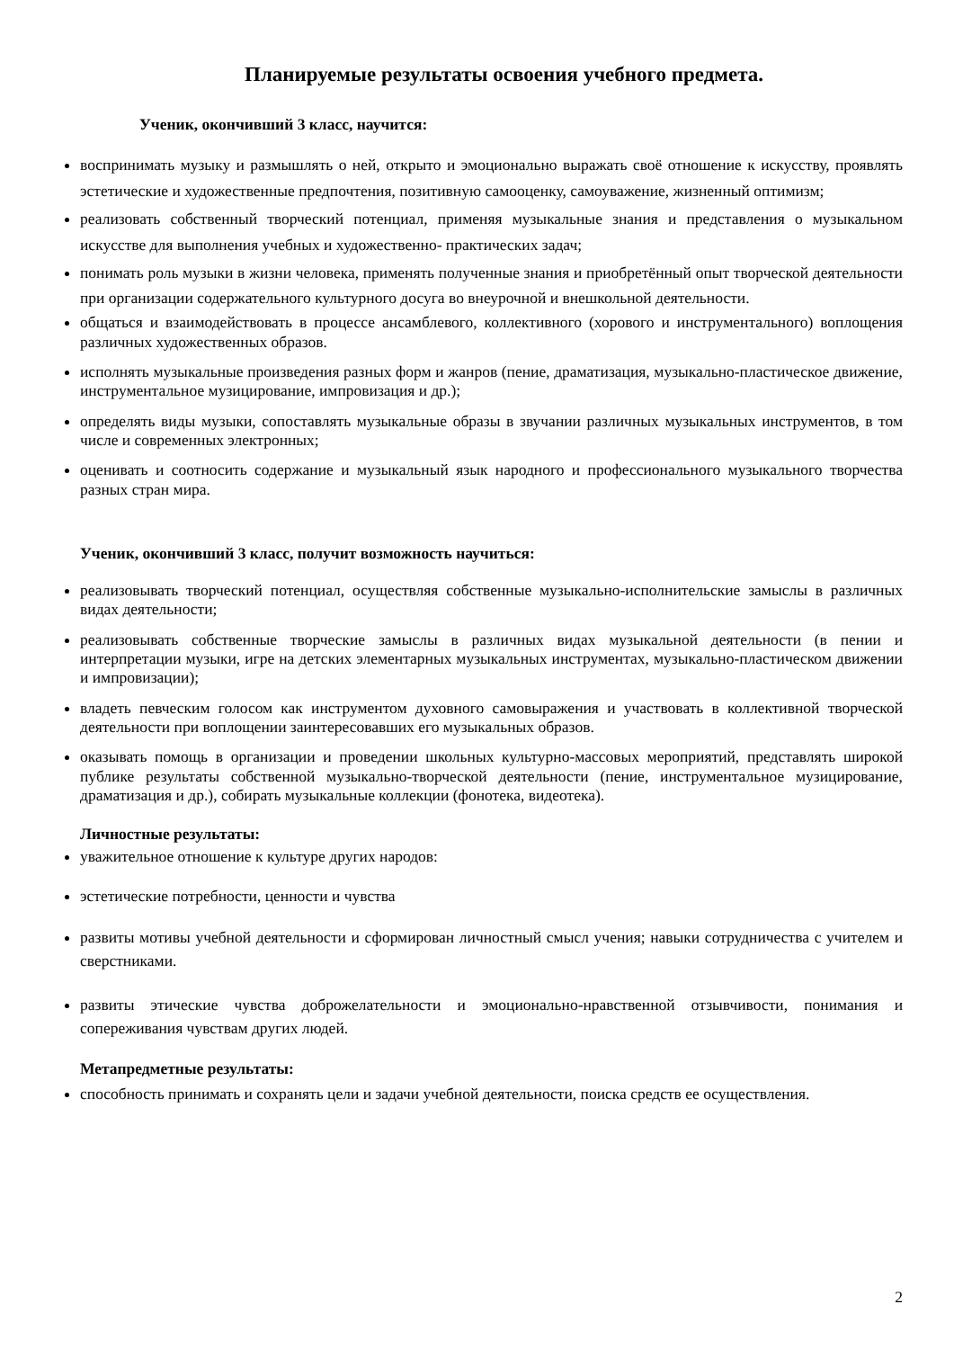Планируемые результаты освоения учебного предмета.
Ученик, окончивший 3 класс, научится:
воспринимать музыку и размышлять о ней, открыто и эмоционально выражать своё отношение к искусству, проявлять эстетические и художественные предпочтения, позитивную самооценку, самоуважение, жизненный оптимизм;
реализовать собственный творческий потенциал, применяя музыкальные знания и представления о музыкальном искусстве для выполнения учебных и художественно- практических задач;
понимать роль музыки в жизни человека, применять полученные знания и приобретённый опыт творческой деятельности при организации содержательного культурного досуга во внеурочной и внешкольной деятельности.
общаться и взаимодействовать в процессе ансамблевого, коллективного (хорового и инструментального) воплощения различных художественных образов.
исполнять музыкальные произведения разных форм и жанров (пение, драматизация, музыкально-пластическое движение, инструментальное музицирование, импровизация и др.);
определять виды музыки, сопоставлять музыкальные образы в звучании различных музыкальных инструментов, в том числе и современных электронных;
оценивать и соотносить содержание и музыкальный язык народного и профессионального музыкального творчества разных стран мира.
Ученик, окончивший 3 класс, получит возможность научиться:
реализовывать творческий потенциал, осуществляя собственные музыкально-исполнительские замыслы в различных видах деятельности;
реализовывать собственные творческие замыслы в различных видах музыкальной деятельности (в пении и интерпретации музыки, игре на детских элементарных музыкальных инструментах, музыкально-пластическом движении и импровизации);
владеть певческим голосом как инструментом духовного самовыражения и участвовать в коллективной творческой деятельности при воплощении заинтересовавших его музыкальных образов.
оказывать помощь в организации и проведении школьных культурно-массовых мероприятий, представлять широкой публике результаты собственной музыкально-творческой деятельности (пение, инструментальное музицирование, драматизация и др.), собирать музыкальные коллекции (фонотека, видеотека).
Личностные результаты:
уважительное отношение к культуре других народов:
эстетические потребности, ценности и чувства
развиты мотивы учебной деятельности и сформирован личностный смысл учения; навыки сотрудничества с учителем и сверстниками.
развиты этические чувства доброжелательности и эмоционально-нравственной отзывчивости, понимания и сопереживания чувствам других людей.
Метапредметные результаты:
способность принимать и сохранять цели и задачи учебной деятельности, поиска средств ее осуществления.
2